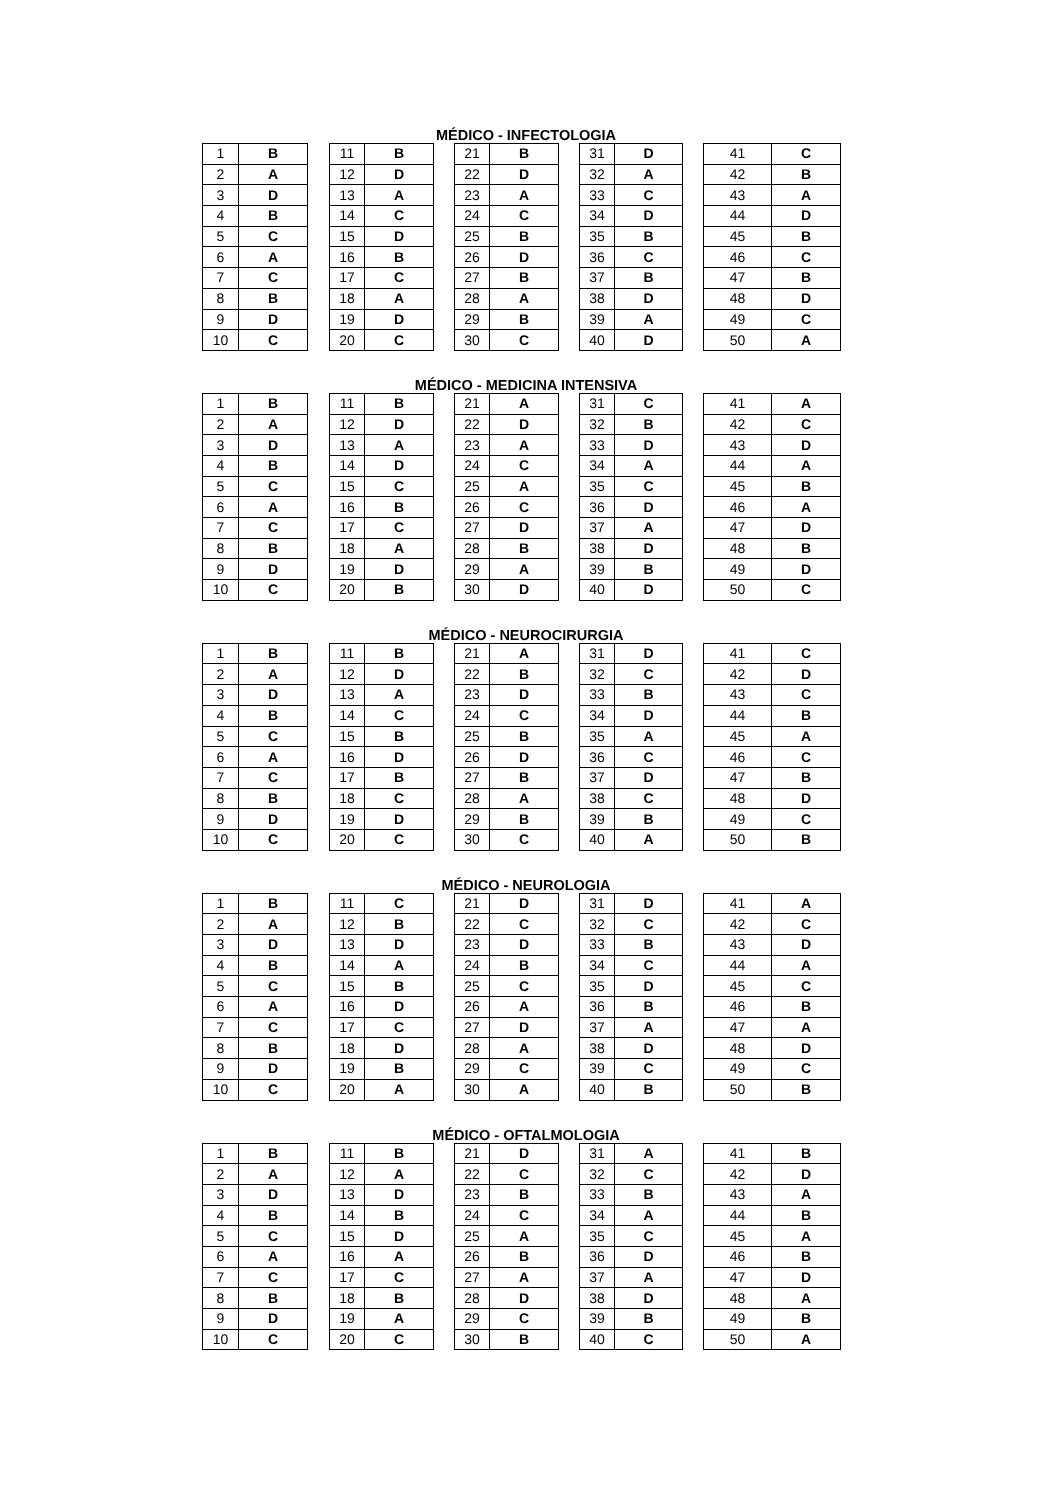MÉDICO - INFECTOLOGIA
| 1 | B | | 11 | B | | 21 | B | | 31 | D | | 41 | C |
| 2 | A | | 12 | D | | 22 | D | | 32 | A | | 42 | B |
| 3 | D | | 13 | A | | 23 | A | | 33 | C | | 43 | A |
| 4 | B | | 14 | C | | 24 | C | | 34 | D | | 44 | D |
| 5 | C | | 15 | D | | 25 | B | | 35 | B | | 45 | B |
| 6 | A | | 16 | B | | 26 | D | | 36 | C | | 46 | C |
| 7 | C | | 17 | C | | 27 | B | | 37 | B | | 47 | B |
| 8 | B | | 18 | A | | 28 | A | | 38 | D | | 48 | D |
| 9 | D | | 19 | D | | 29 | B | | 39 | A | | 49 | C |
| 10 | C | | 20 | C | | 30 | C | | 40 | D | | 50 | A |
MÉDICO - MEDICINA INTENSIVA
| 1 | B | | 11 | B | | 21 | A | | 31 | C | | 41 | A |
| 2 | A | | 12 | D | | 22 | D | | 32 | B | | 42 | C |
| 3 | D | | 13 | A | | 23 | A | | 33 | D | | 43 | D |
| 4 | B | | 14 | D | | 24 | C | | 34 | A | | 44 | A |
| 5 | C | | 15 | C | | 25 | A | | 35 | C | | 45 | B |
| 6 | A | | 16 | B | | 26 | C | | 36 | D | | 46 | A |
| 7 | C | | 17 | C | | 27 | D | | 37 | A | | 47 | D |
| 8 | B | | 18 | A | | 28 | B | | 38 | D | | 48 | B |
| 9 | D | | 19 | D | | 29 | A | | 39 | B | | 49 | D |
| 10 | C | | 20 | B | | 30 | D | | 40 | D | | 50 | C |
MÉDICO - NEUROCIRURGIA
| 1 | B | | 11 | B | | 21 | A | | 31 | D | | 41 | C |
| 2 | A | | 12 | D | | 22 | B | | 32 | C | | 42 | D |
| 3 | D | | 13 | A | | 23 | D | | 33 | B | | 43 | C |
| 4 | B | | 14 | C | | 24 | C | | 34 | D | | 44 | B |
| 5 | C | | 15 | B | | 25 | B | | 35 | A | | 45 | A |
| 6 | A | | 16 | D | | 26 | D | | 36 | C | | 46 | C |
| 7 | C | | 17 | B | | 27 | B | | 37 | D | | 47 | B |
| 8 | B | | 18 | C | | 28 | A | | 38 | C | | 48 | D |
| 9 | D | | 19 | D | | 29 | B | | 39 | B | | 49 | C |
| 10 | C | | 20 | C | | 30 | C | | 40 | A | | 50 | B |
MÉDICO - NEUROLOGIA
| 1 | B | | 11 | C | | 21 | D | | 31 | D | | 41 | A |
| 2 | A | | 12 | B | | 22 | C | | 32 | C | | 42 | C |
| 3 | D | | 13 | D | | 23 | D | | 33 | B | | 43 | D |
| 4 | B | | 14 | A | | 24 | B | | 34 | C | | 44 | A |
| 5 | C | | 15 | B | | 25 | C | | 35 | D | | 45 | C |
| 6 | A | | 16 | D | | 26 | A | | 36 | B | | 46 | B |
| 7 | C | | 17 | C | | 27 | D | | 37 | A | | 47 | A |
| 8 | B | | 18 | D | | 28 | A | | 38 | D | | 48 | D |
| 9 | D | | 19 | B | | 29 | C | | 39 | C | | 49 | C |
| 10 | C | | 20 | A | | 30 | A | | 40 | B | | 50 | B |
MÉDICO - OFTALMOLOGIA
| 1 | B | | 11 | B | | 21 | D | | 31 | A | | 41 | B |
| 2 | A | | 12 | A | | 22 | C | | 32 | C | | 42 | D |
| 3 | D | | 13 | D | | 23 | B | | 33 | B | | 43 | A |
| 4 | B | | 14 | B | | 24 | C | | 34 | A | | 44 | B |
| 5 | C | | 15 | D | | 25 | A | | 35 | C | | 45 | A |
| 6 | A | | 16 | A | | 26 | B | | 36 | D | | 46 | B |
| 7 | C | | 17 | C | | 27 | A | | 37 | A | | 47 | D |
| 8 | B | | 18 | B | | 28 | D | | 38 | D | | 48 | A |
| 9 | D | | 19 | A | | 29 | C | | 39 | B | | 49 | B |
| 10 | C | | 20 | C | | 30 | B | | 40 | C | | 50 | A |